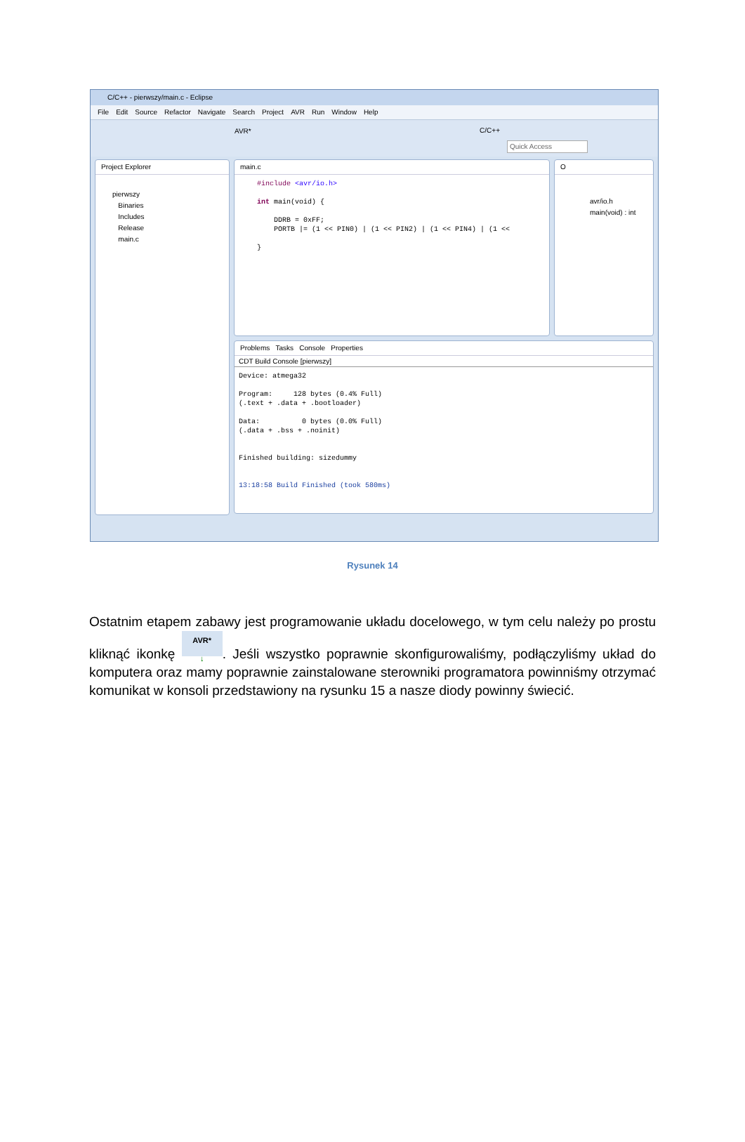C/C++ - pierwszy/main.c - Eclipse
File Edit Source Refactor Navigate Search Project AVR Run Window Help
AVR*
Quick Access
C/C++
Project Explorer
pierwszy
Binaries
Includes
Release
main.c
main.c
#include <avr/io.h>

int main(void) {

    DDRB = 0xFF;
    PORTB |= (1 << PIN0) | (1 << PIN2) | (1 << PIN4) | (1 <<

}
O
avr/io.h
main(void) : int
Problems Tasks Console Properties
CDT Build Console [pierwszy]
Device: atmega32

Program:     128 bytes (0.4% Full)
(.text + .data + .bootloader)

Data:          0 bytes (0.0% Full)
(.data + .bss + .noinit)


Finished building: sizedummy


13:18:58 Build Finished (took 580ms)
Rysunek 14
Ostatnim etapem zabawy jest programowanie układu docelowego, w tym celu należy po prostu kliknąć ikonkę AVR*
↓. Jeśli wszystko poprawnie skonfigurowaliśmy, podłączyliśmy układ do komputera oraz mamy poprawnie zainstalowane sterowniki programatora powinniśmy otrzymać komunikat w konsoli przedstawiony na rysunku 15 a nasze diody powinny świecić.